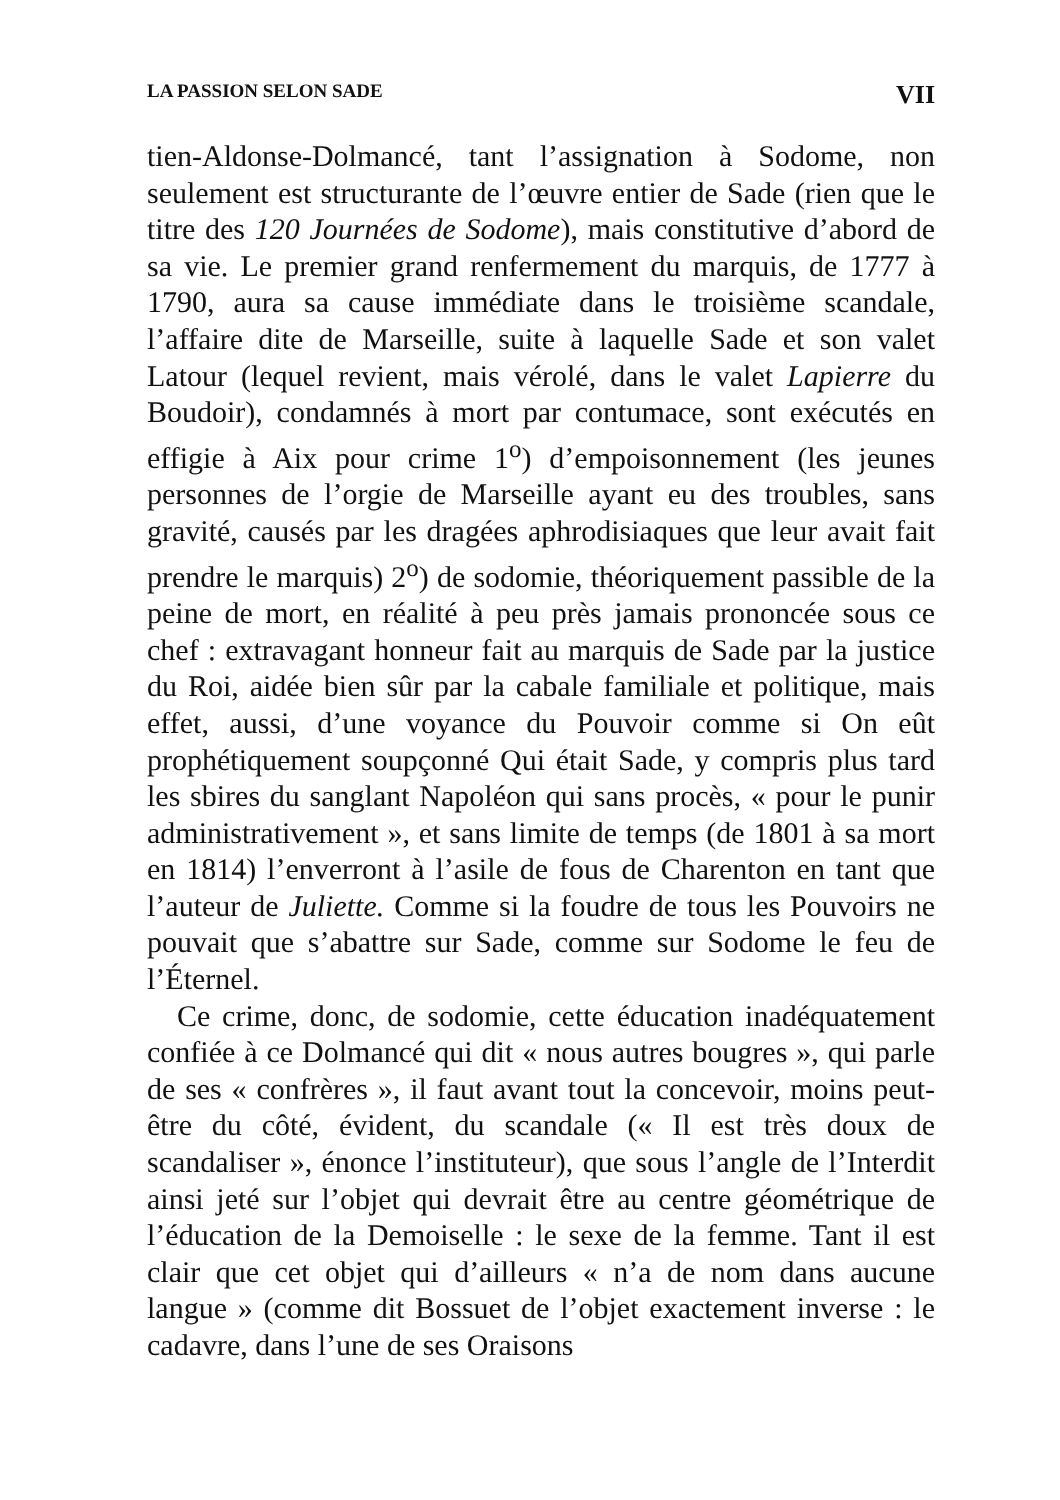LA PASSION SELON SADE VII
tien-Aldonse-Dolmancé, tant l’assignation à Sodome, non seulement est structurante de l’œuvre entier de Sade (rien que le titre des 120 Journées de Sodome), mais constitutive d’abord de sa vie. Le premier grand renfermement du marquis, de 1777 à 1790, aura sa cause immédiate dans le troisième scandale, l’affaire dite de Marseille, suite à laquelle Sade et son valet Latour (lequel revient, mais vérolé, dans le valet Lapierre du Boudoir), condamnés à mort par contumace, sont exécutés en effigie à Aix pour crime 1<sup>o</sup>) d’empoisonnement (les jeunes personnes de l’orgie de Marseille ayant eu des troubles, sans gravité, causés par les dragées aphrodisiaques que leur avait fait prendre le marquis) 2<sup>o</sup>) de sodomie, théoriquement passible de la peine de mort, en réalité à peu près jamais prononcée sous ce chef : extravagant honneur fait au marquis de Sade par la justice du Roi, aidée bien sûr par la cabale familiale et politique, mais effet, aussi, d’une voyance du Pouvoir comme si On eût prophétiquement soupçonné Qui était Sade, y compris plus tard les sbires du sanglant Napoléon qui sans procès, « pour le punir administrativement », et sans limite de temps (de 1801 à sa mort en 1814) l’enverront à l’asile de fous de Charenton en tant que l’auteur de Juliette. Comme si la foudre de tous les Pouvoirs ne pouvait que s’abattre sur Sade, comme sur Sodome le feu de l’Éternel.
Ce crime, donc, de sodomie, cette éducation inadéquatement confiée à ce Dolmancé qui dit « nous autres bougres », qui parle de ses « confrères », il faut avant tout la concevoir, moins peut-être du côté, évident, du scandale (« Il est très doux de scandaliser », énonce l’instituteur), que sous l’angle de l’Interdit ainsi jeté sur l’objet qui devrait être au centre géométrique de l’éducation de la Demoiselle : le sexe de la femme. Tant il est clair que cet objet qui d’ailleurs « n’a de nom dans aucune langue » (comme dit Bossuet de l’objet exactement inverse : le cadavre, dans l’une de ses Oraisons